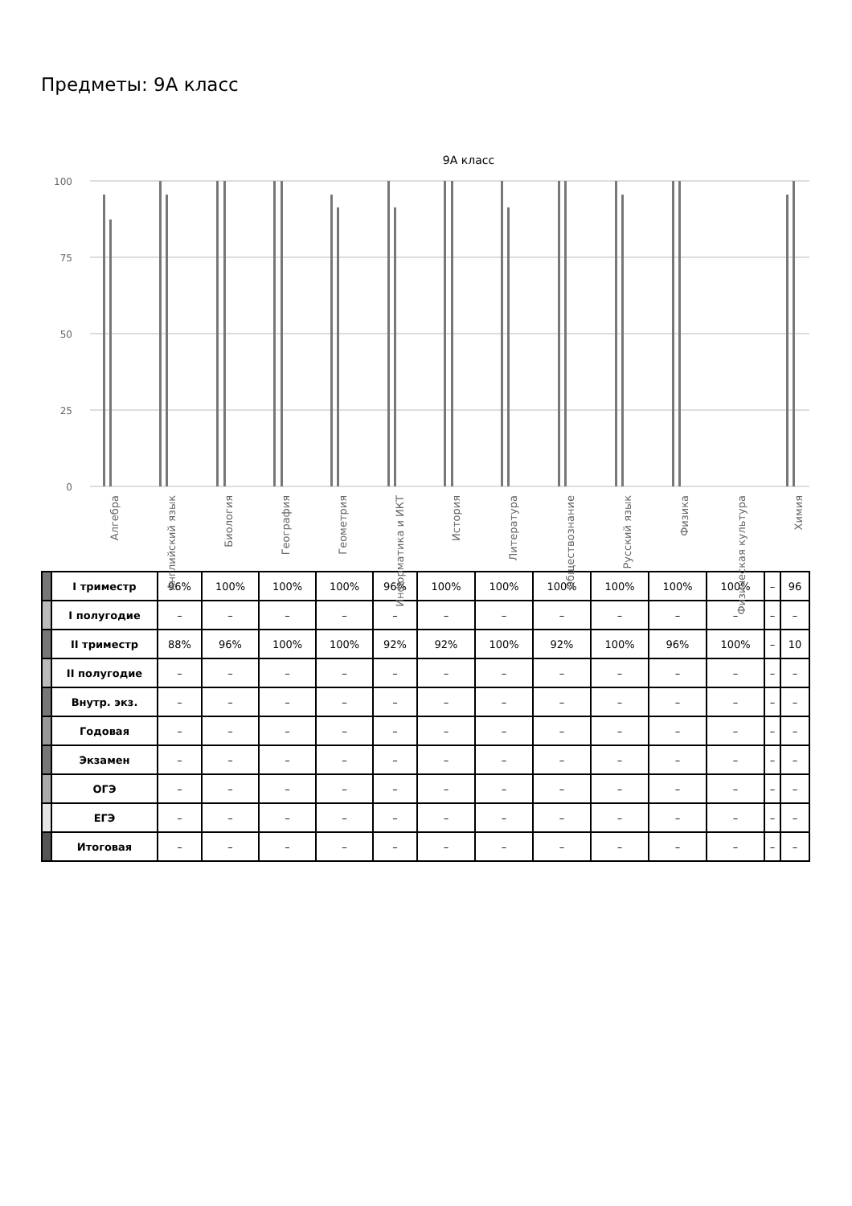Предметы: 9А класс
9А класс
100
75
50
25
0
Алгебра
Английский язык
Биология
География
Геометрия
Информатика и ИКТ
История
Литература
Обществознание
Русский язык
Физика
Физическая культура
Химия
| | I триместр | 96% | 100% | 100% | 100% | 96% | 100% | 100% | 100% | 100% | 100% | 100% | – | 96 |
| | I полугодие | – | – | – | – | – | – | – | – | – | – | – | – | – |
| | II триместр | 88% | 96% | 100% | 100% | 92% | 92% | 100% | 92% | 100% | 96% | 100% | – | 10 |
| | II полугодие | – | – | – | – | – | – | – | – | – | – | – | – | – |
| | Внутр. экз. | – | – | – | – | – | – | – | – | – | – | – | – | – |
| | Годовая | – | – | – | – | – | – | – | – | – | – | – | – | – |
| | Экзамен | – | – | – | – | – | – | – | – | – | – | – | – | – |
| | ОГЭ | – | – | – | – | – | – | – | – | – | – | – | – | – |
| | ЕГЭ | – | – | – | – | – | – | – | – | – | – | – | – | – |
| | Итоговая | – | – | – | – | – | – | – | – | – | – | – | – | – |